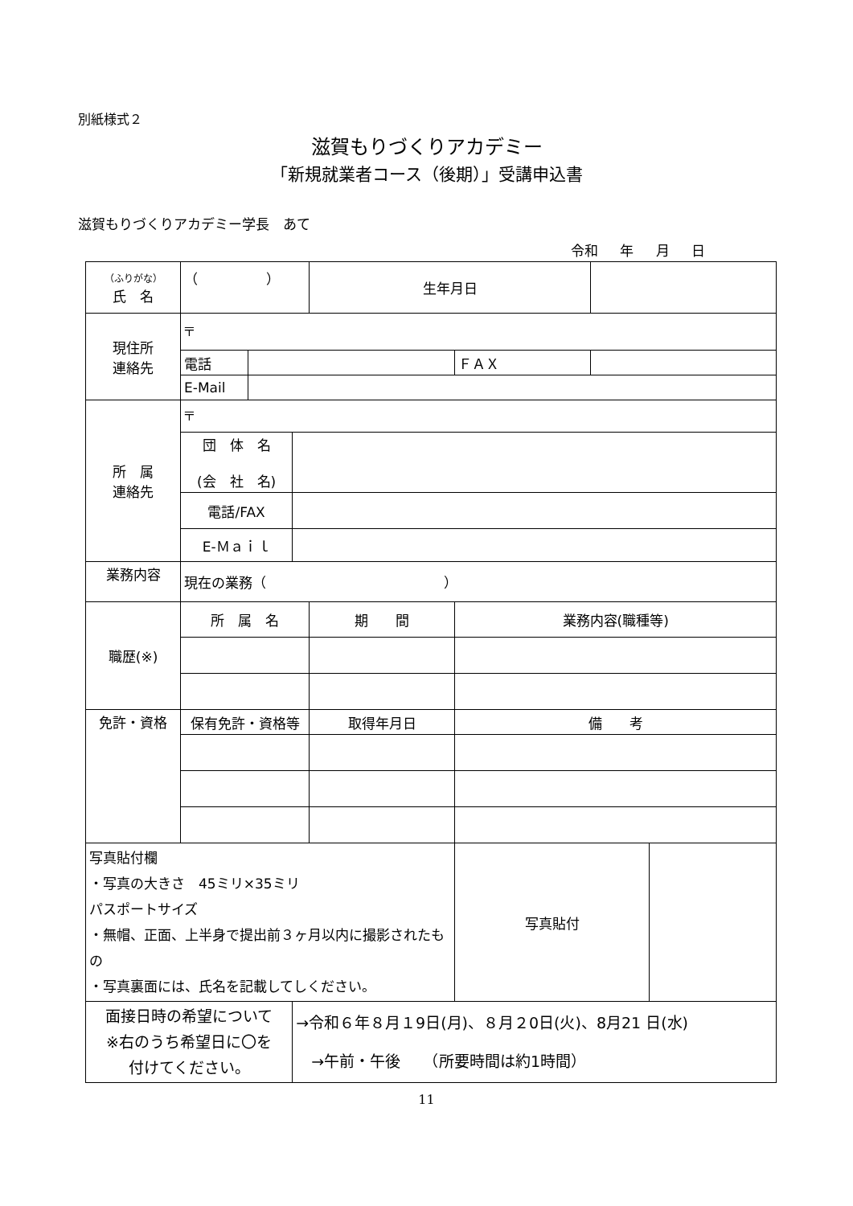別紙様式２
滋賀もりづくりアカデミー
「新規就業者コース（後期）」受講申込書
滋賀もりづくりアカデミー学長　あて
令和 年 月 日
| （ふりがな） 氏 名 | （ ） | | | 生年月日 | | | |
| 現住所 連絡先 | 〒 | | | | | | |
| | 電話 | | | | ＦＡＸ | | |
| | E-Mail | | | | | | |
| 所 属 連絡先 | 〒 | | | | | | |
| | 団 体 名 (会 社 名) | | | | | | |
| | 電話/FAX | | | | | | |
| | E-Ｍａｉｌ | | | | | | |
| 業務内容 | 現在の業務（ ） | | | | | | |
| 職歴(※) | 所 属 名 | | | 期 間 | 業務内容(職種等) | | |
| 免許・資格 | 保有免許・資格等 | | | 取得年月日 | 備 考 | | |
| 写真貼付欄 ・写真の大きさ 45ミリ×35ミリ パスポートサイズ ・無帽、正面、上半身で提出前３ヶ月以内に撮影されたもの ・写真裏面には、氏名を記載してしください。 | | | | | 写真貼付 | | |
| 面接日時の希望について ※右のうち希望日に〇を 付けてください。 | | | →令和６年８月１9日(月)、８月２0日(火)、8月21 日(水) →午前・午後 （所要時間は約1時間） | | | | |
11